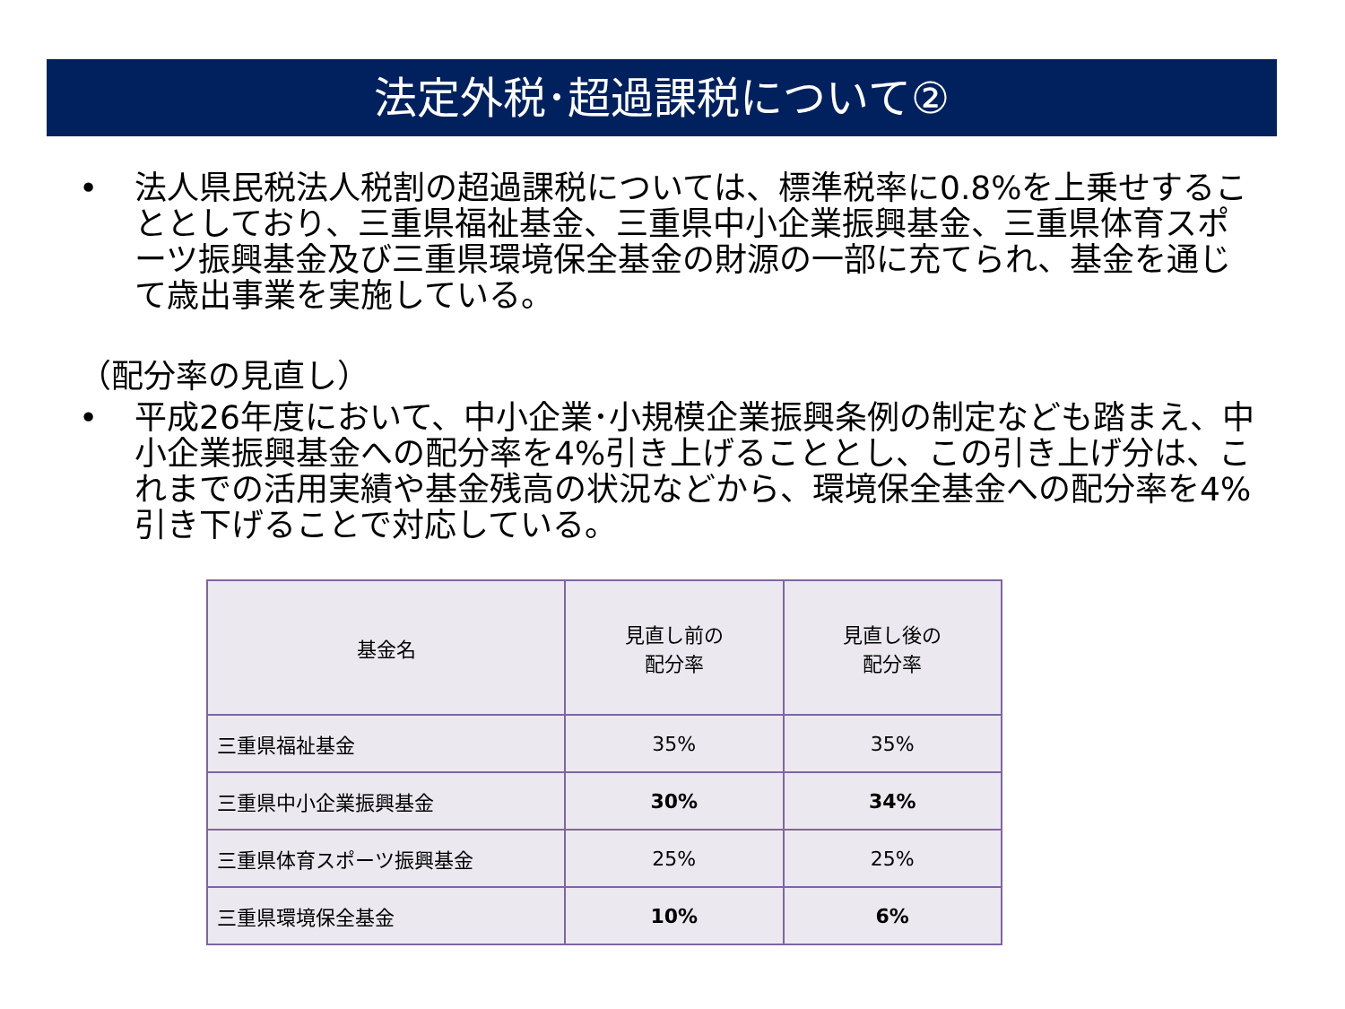法定外税･超過課税について②
• 法人県民税法人税割の超過課税については、標準税率に0.8%を上乗せすることとしており、三重県福祉基金、三重県中小企業振興基金、三重県体育スポーツ振興基金及び三重県環境保全基金の財源の一部に充てられ、基金を通じて歳出事業を実施している。
（配分率の見直し）
• 平成26年度において、中小企業･小規模企業振興条例の制定なども踏まえ、中小企業振興基金への配分率を4%引き上げることとし、この引き上げ分は、これまでの活用実績や基金残高の状況などから、環境保全基金への配分率を4%引き下げることで対応している。
| 基金名 | 見直し前の 配分率 | 見直し後の 配分率 |
| --- | --- | --- |
| 三重県福祉基金 | 35% | 35% |
| 三重県中小企業振興基金 | 30% | 34% |
| 三重県体育スポーツ振興基金 | 25% | 25% |
| 三重県環境保全基金 | 10% | 6% |